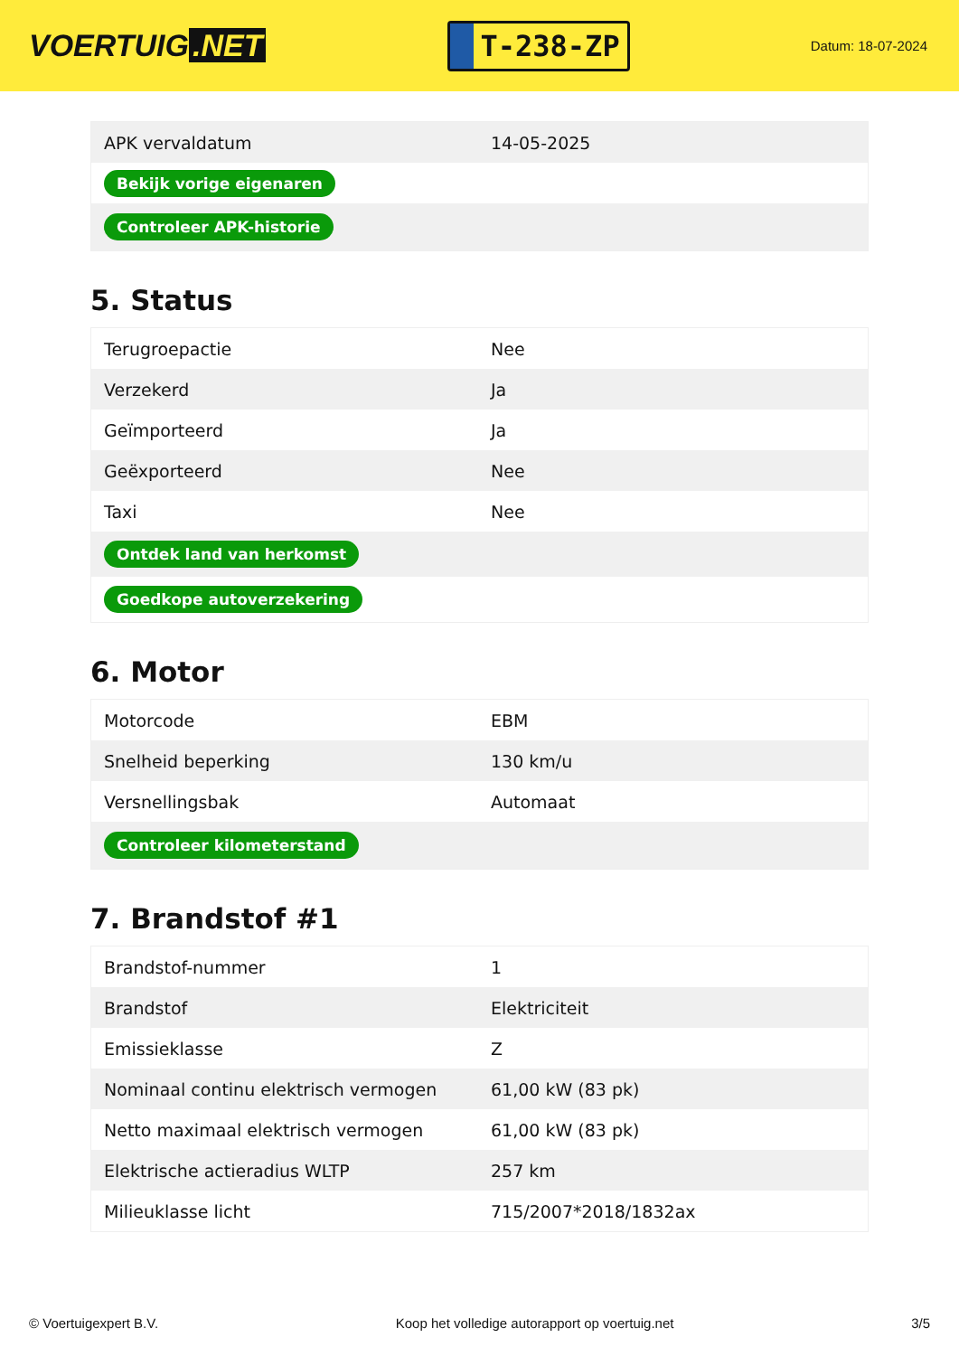VOERTUIG.NET
T-238-ZP
Datum: 18-07-2024
| APK vervaldatum | 14-05-2025 |
| Bekijk vorige eigenaren | |
| Controleer APK-historie | |
5. Status
| Terugroepactie | Nee |
| Verzekerd | Ja |
| Geïmporteerd | Ja |
| Geëxporteerd | Nee |
| Taxi | Nee |
| Ontdek land van herkomst | |
| Goedkope autoverzekering | |
6. Motor
| Motorcode | EBM |
| Snelheid beperking | 130 km/u |
| Versnellingsbak | Automaat |
| Controleer kilometerstand | |
7. Brandstof #1
| Brandstof-nummer | 1 |
| Brandstof | Elektriciteit |
| Emissieklasse | Z |
| Nominaal continu elektrisch vermogen | 61,00 kW (83 pk) |
| Netto maximaal elektrisch vermogen | 61,00 kW (83 pk) |
| Elektrische actieradius WLTP | 257 km |
| Milieuklasse licht | 715/2007*2018/1832ax |
© Voertuigexpert B.V. Koop het volledige autorapport op voertuig.net 3/5